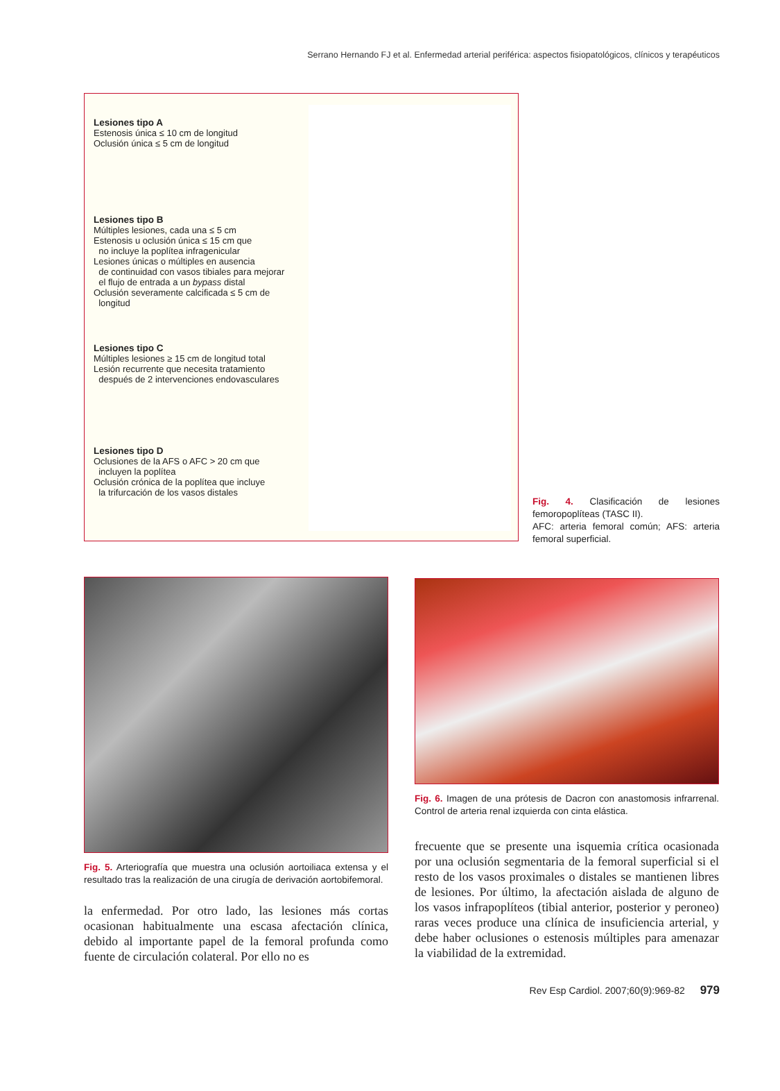Serrano Hernando FJ et al. Enfermedad arterial periférica: aspectos fisiopatológicos, clínicos y terapéuticos
Lesiones tipo A
Estenosis única ≤ 10 cm de longitud
Oclusión única ≤ 5 cm de longitud
Lesiones tipo B
Múltiples lesiones, cada una ≤ 5 cm
Estenosis u oclusión única ≤ 15 cm que
no incluye la poplítea infragenicular
Lesiones únicas o múltiples en ausencia
de continuidad con vasos tibiales para mejorar
el flujo de entrada a un bypass distal
Oclusión severamente calcificada ≤ 5 cm de
longitud
Lesiones tipo C
Múltiples lesiones ≥ 15 cm de longitud total
Lesión recurrente que necesita tratamiento
después de 2 intervenciones endovasculares
Lesiones tipo D
Oclusiones de la AFS o AFC > 20 cm que
incluyen la poplítea
Oclusión crónica de la poplítea que incluye
la trifurcación de los vasos distales
Fig. 4. Clasificación de lesiones femoropoplíteas (TASC II).
AFC: arteria femoral común; AFS: arteria femoral superficial.
Fig. 5. Arteriografía que muestra una oclusión aortoiliaca extensa y el resultado tras la realización de una cirugía de derivación aortobifemoral.
la enfermedad. Por otro lado, las lesiones más cortas ocasionan habitualmente una escasa afectación clínica, debido al importante papel de la femoral profunda como fuente de circulación colateral. Por ello no es
Fig. 6. Imagen de una prótesis de Dacron con anastomosis infrarrenal. Control de arteria renal izquierda con cinta elástica.
frecuente que se presente una isquemia crítica ocasionada por una oclusión segmentaria de la femoral superficial si el resto de los vasos proximales o distales se mantienen libres de lesiones. Por último, la afectación aislada de alguno de los vasos infrapoplíteos (tibial anterior, posterior y peroneo) raras veces produce una clínica de insuficiencia arterial, y debe haber oclusiones o estenosis múltiples para amenazar la viabilidad de la extremidad.
Rev Esp Cardiol. 2007;60(9):969-82 979